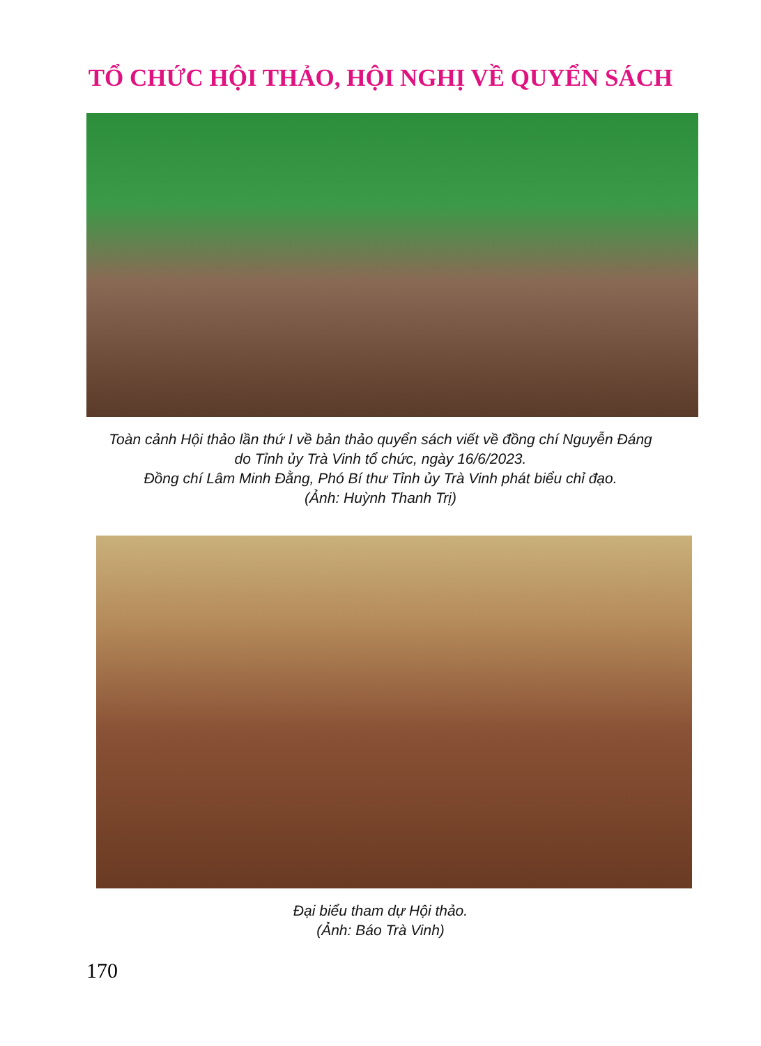TỔ CHỨC HỘI THẢO, HỘI NGHỊ VỀ QUYỂN SÁCH
Toàn cảnh Hội thảo lần thứ I về bản thảo quyển sách viết về đồng chí Nguyễn Đáng
do Tỉnh ủy Trà Vinh tổ chức, ngày 16/6/2023.
Đồng chí Lâm Minh Đằng, Phó Bí thư Tỉnh ủy Trà Vinh phát biểu chỉ đạo.
(Ảnh: Huỳnh Thanh Trị)
Đại biểu tham dự Hội thảo.
(Ảnh: Báo Trà Vinh)
170